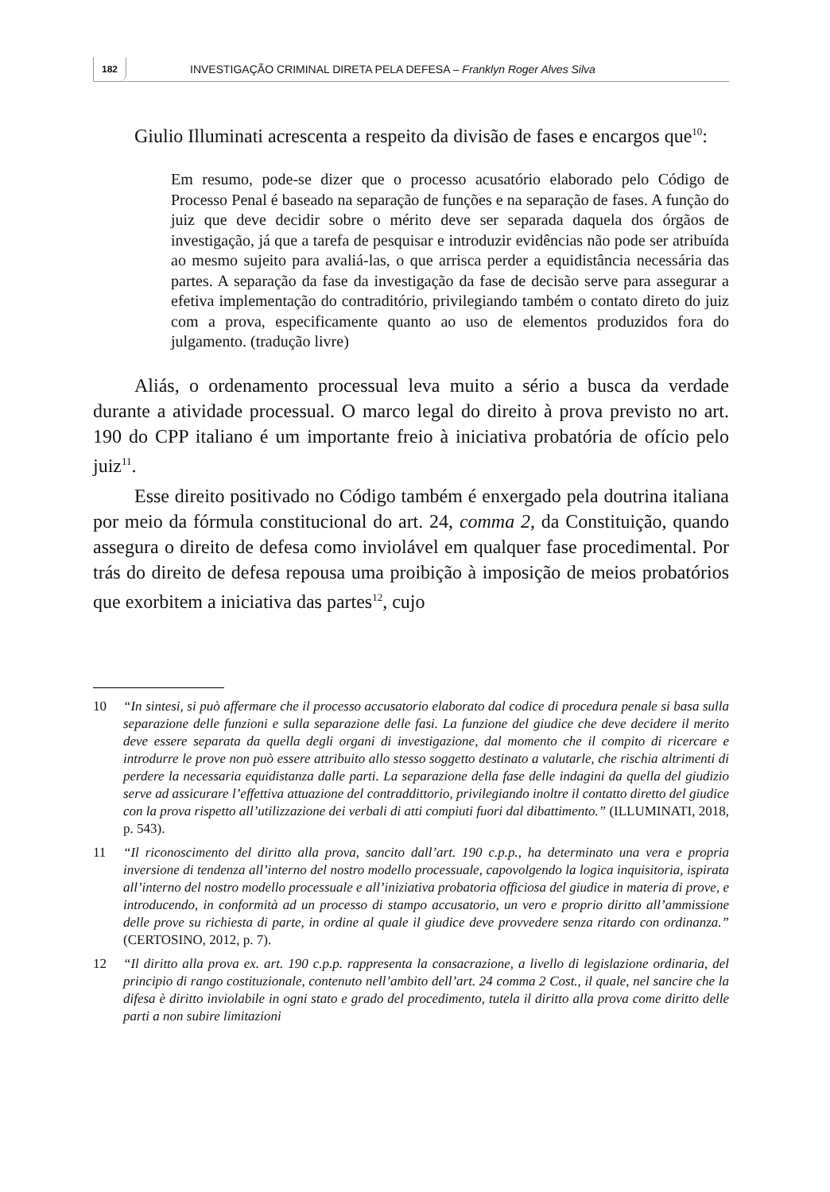182
INVESTIGAÇÃO CRIMINAL DIRETA PELA DEFESA – Franklyn Roger Alves Silva
Giulio Illuminati acrescenta a respeito da divisão de fases e encargos que<sup>10</sup>:
Em resumo, pode-se dizer que o processo acusatório elaborado pelo Código de Processo Penal é baseado na separação de funções e na separação de fases. A função do juiz que deve decidir sobre o mérito deve ser separada daquela dos órgãos de investigação, já que a tarefa de pesquisar e introduzir evidências não pode ser atribuída ao mesmo sujeito para avaliá-las, o que arrisca perder a equidistância necessária das partes. A separação da fase da investigação da fase de decisão serve para assegurar a efetiva implementação do contraditório, privilegiando também o contato direto do juiz com a prova, especificamente quanto ao uso de elementos produzidos fora do julgamento. (tradução livre)
Aliás, o ordenamento processual leva muito a sério a busca da verdade durante a atividade processual. O marco legal do direito à prova previsto no art. 190 do CPP italiano é um importante freio à iniciativa probatória de ofício pelo juiz<sup>11</sup>.
Esse direito positivado no Código também é enxergado pela doutrina italiana por meio da fórmula constitucional do art. 24, comma 2, da Constituição, quando assegura o direito de defesa como inviolável em qualquer fase procedimental. Por trás do direito de defesa repousa uma proibição à imposição de meios probatórios que exorbitem a iniciativa das partes<sup>12</sup>, cujo
10 “In sintesi, si può affermare che il processo accusatorio elaborato dal codice di procedura penale si basa sulla separazione delle funzioni e sulla separazione delle fasi. La funzione del giudice che deve decidere il merito deve essere separata da quella degli organi di investigazione, dal momento che il compito di ricercare e introdurre le prove non può essere attribuito allo stesso soggetto destinato a valutarle, che rischia altrimenti di perdere la necessaria equidistanza dalle parti. La separazione della fase delle indagini da quella del giudizio serve ad assicurare l’effettiva attuazione del contraddittorio, privilegiando inoltre il contatto diretto del giudice con la prova rispetto all’utilizzazione dei verbali di atti compiuti fuori dal dibattimento.” (ILLUMINATI, 2018, p. 543).
11 “Il riconoscimento del diritto alla prova, sancito dall’art. 190 c.p.p., ha determinato una vera e propria inversione di tendenza all’interno del nostro modello processuale, capovolgendo la logica inquisitoria, ispirata all’interno del nostro modello processuale e all’iniziativa probatoria officiosa del giudice in materia di prove, e introducendo, in conformità ad un processo di stampo accusatorio, un vero e proprio diritto all’ammissione delle prove su richiesta di parte, in ordine al quale il giudice deve provvedere senza ritardo con ordinanza.” (CERTOSINO, 2012, p. 7).
12 “Il diritto alla prova ex. art. 190 c.p.p. rappresenta la consacrazione, a livello di legislazione ordinaria, del principio di rango costituzionale, contenuto nell’ambito dell’art. 24 comma 2 Cost., il quale, nel sancire che la difesa è diritto inviolabile in ogni stato e grado del procedimento, tutela il diritto alla prova come diritto delle parti a non subire limitazioni